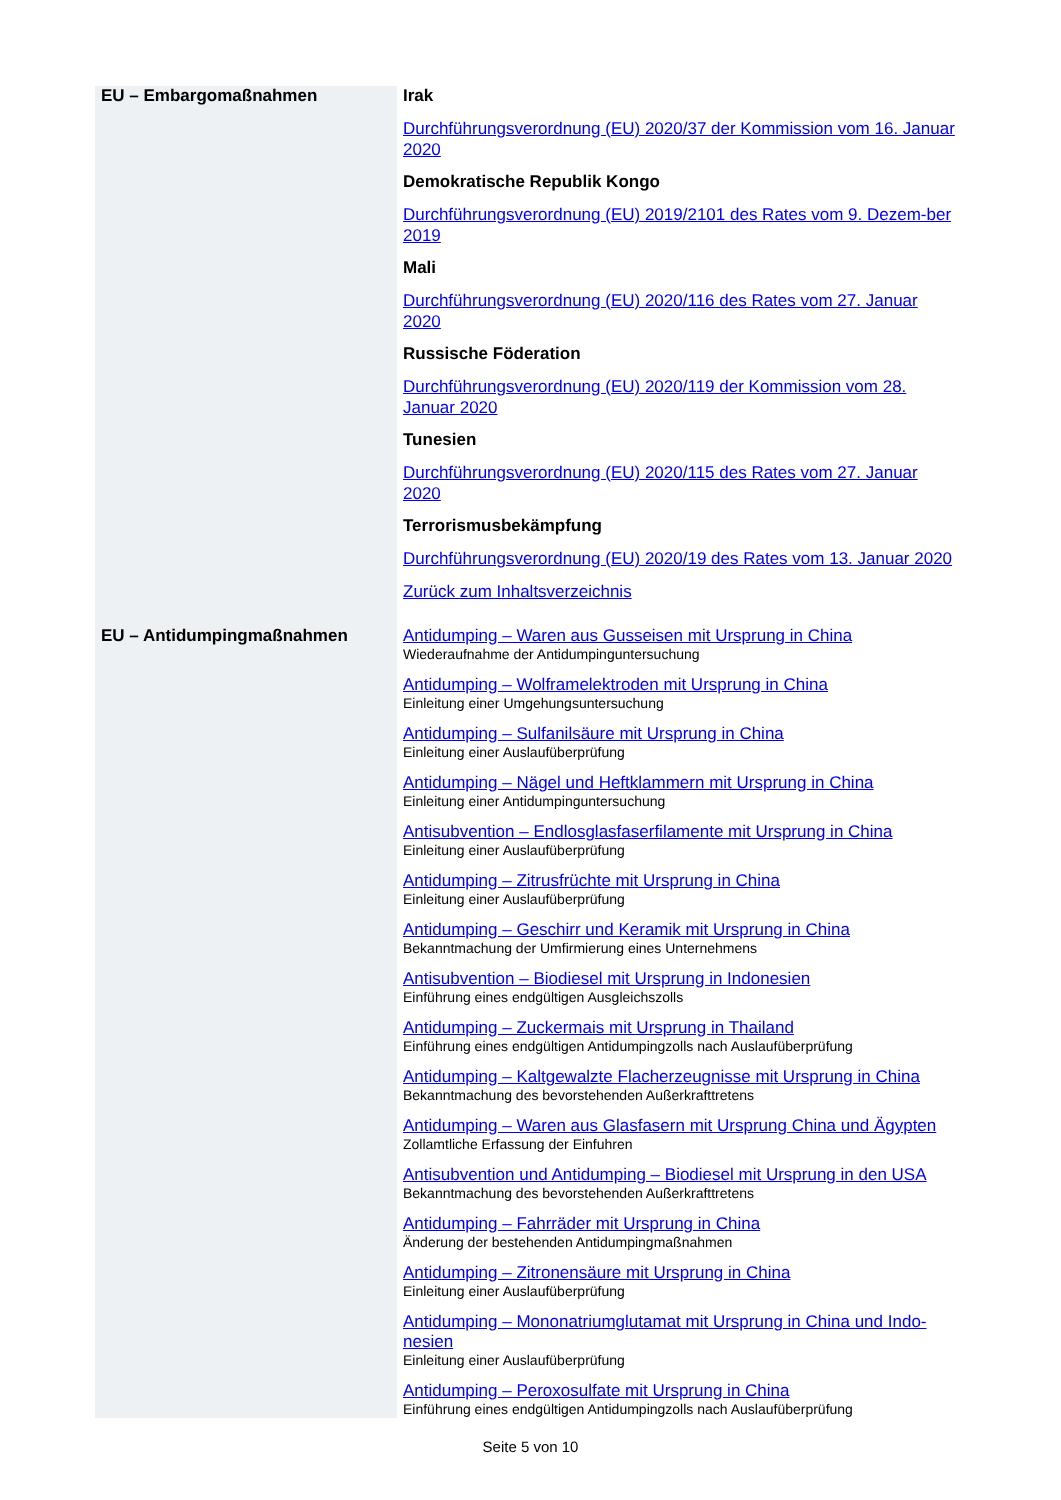| EU – Embargomaßnahmen | Irak Durchführungsverordnung (EU) 2020/37 der Kommission vom 16. Januar 2020 Demokratische Republik Kongo Durchführungsverordnung (EU) 2019/2101 des Rates vom 9. Dezem-ber 2019 Mali Durchführungsverordnung (EU) 2020/116 des Rates vom 27. Januar 2020 Russische Föderation Durchführungsverordnung (EU) 2020/119 der Kommission vom 28. Januar 2020 Tunesien Durchführungsverordnung (EU) 2020/115 des Rates vom 27. Januar 2020 Terrorismusbekämpfung Durchführungsverordnung (EU) 2020/19 des Rates vom 13. Januar 2020 Zurück zum Inhaltsverzeichnis |
| EU – Antidumpingmaßnahmen | Antidumping – Waren aus Gusseisen mit Ursprung in China Wiederaufnahme der Antidumpinguntersuchung Antidumping – Wolframelektroden mit Ursprung in China Einleitung einer Umgehungsuntersuchung Antidumping – Sulfanilsäure mit Ursprung in China Einleitung einer Auslaufüberprüfung Antidumping – Nägel und Heftklammern mit Ursprung in China Einleitung einer Antidumpinguntersuchung Antisubvention – Endlosglasfaserfilamente mit Ursprung in China Einleitung einer Auslaufüberprüfung Antidumping – Zitrusfrüchte mit Ursprung in China Einleitung einer Auslaufüberprüfung Antidumping – Geschirr und Keramik mit Ursprung in China Bekanntmachung der Umfirmierung eines Unternehmens Antisubvention – Biodiesel mit Ursprung in Indonesien Einführung eines endgültigen Ausgleichszolls Antidumping – Zuckermais mit Ursprung in Thailand Einführung eines endgültigen Antidumpingzolls nach Auslaufüberprüfung Antidumping – Kaltgewalzte Flacherzeugnisse mit Ursprung in China Bekanntmachung des bevorstehenden Außerkrafttretens Antidumping – Waren aus Glasfasern mit Ursprung China und Ägypten Zollamtliche Erfassung der Einfuhren Antisubvention und Antidumping – Biodiesel mit Ursprung in den USA Bekanntmachung des bevorstehenden Außerkrafttretens Antidumping – Fahrräder mit Ursprung in China Änderung der bestehenden Antidumpingmaßnahmen Antidumping – Zitronensäure mit Ursprung in China Einleitung einer Auslaufüberprüfung Antidumping – Mononatriumglutamat mit Ursprung in China und Indo-nesien Einleitung einer Auslaufüberprüfung Antidumping – Peroxosulfate mit Ursprung in China Einführung eines endgültigen Antidumpingzolls nach Auslaufüberprüfung |
Seite 5 von 10